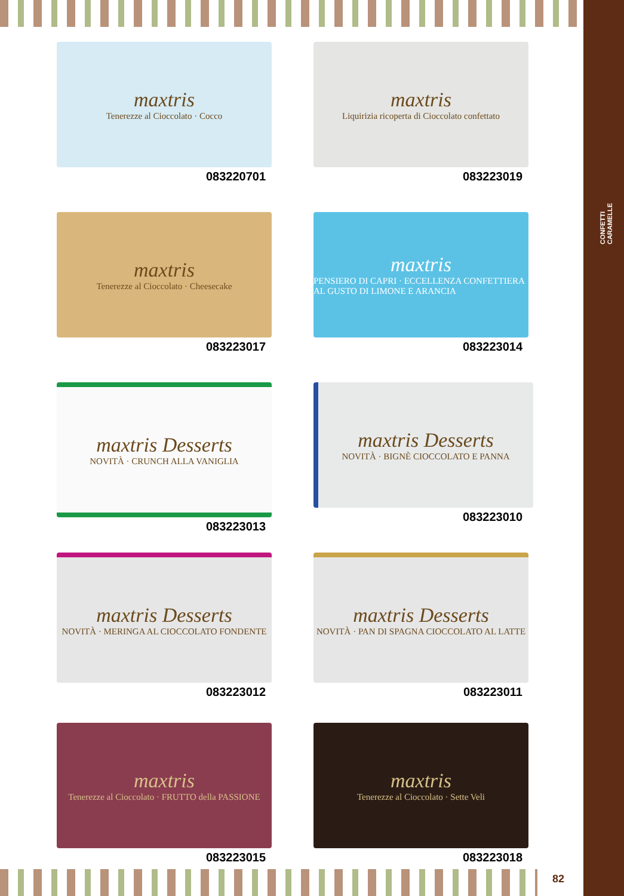CONFETTI
CARAMELLE
maxtris
Tenerezze al Cioccolato · Cocco
083220701
maxtris
Liquirizia ricoperta di Cioccolato confettato
083223019
maxtris
Tenerezze al Cioccolato · Cheesecake
083223017
maxtris
PENSIERO DI CAPRI · ECCELLENZA CONFETTIERA AL GUSTO DI LIMONE E ARANCIA
083223014
maxtris Desserts
NOVITÀ · CRUNCH ALLA VANIGLIA
083223013
maxtris Desserts
NOVITÀ · BIGNÈ CIOCCOLATO E PANNA
083223010
maxtris Desserts
NOVITÀ · MERINGA AL CIOCCOLATO FONDENTE
083223012
maxtris Desserts
NOVITÀ · PAN DI SPAGNA CIOCCOLATO AL LATTE
083223011
maxtris
Tenerezze al Cioccolato · FRUTTO della PASSIONE
083223015
maxtris
Tenerezze al Cioccolato · Sette Veli
083223018
82